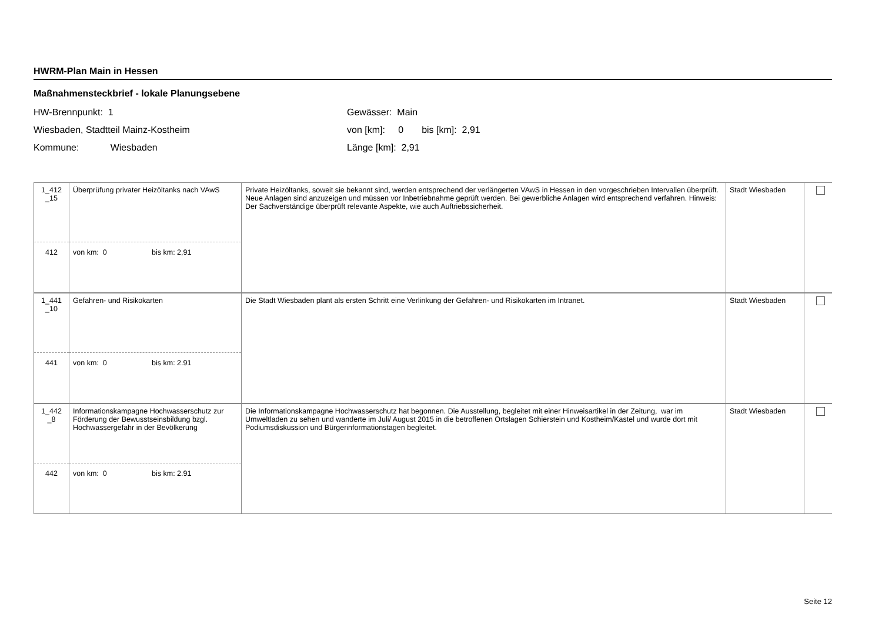HWRM-Plan Main in Hessen
Maßnahmensteckbrief - lokale Planungsebene
HW-Brennpunkt: 1
Wiesbaden, Stadtteil Mainz-Kostheim
Kommune: Wiesbaden
Gewässer: Main
von [km]: 0 bis [km]: 2,91
Länge [km]: 2,91
| 1_412 _15 | Überprüfung privater Heizöltanks nach VAwS | Private Heizöltanks, soweit sie bekannt sind, werden entsprechend der verlängerten VAwS in Hessen in den vorgeschrieben Intervallen überprüft. Neue Anlagen sind anzuzeigen und müssen vor Inbetriebnahme geprüft werden. Bei gewerbliche Anlagen wird entsprechend verfahren. Hinweis: Der Sachverständige überprüft relevante Aspekte, wie auch Auftriebssicherheit. | Stadt Wiesbaden | |
| 412 | von km: 0 bis km: 2,91 | | | |
| 1_441 _10 | Gefahren- und Risikokarten | Die Stadt Wiesbaden plant als ersten Schritt eine Verlinkung der Gefahren- und Risikokarten im Intranet. | Stadt Wiesbaden | |
| 441 | von km: 0 bis km: 2.91 | | | |
| 1_442 _8 | Informationskampagne Hochwasserschutz zur Förderung der Bewusstseinsbildung bzgl. Hochwassergefahr in der Bevölkerung | Die Informationskampagne Hochwasserschutz hat begonnen. Die Ausstellung, begleitet mit einer Hinweisartikel in der Zeitung, war im Umweltladen zu sehen und wanderte im Juli/ August 2015 in die betroffenen Ortslagen Schierstein und Kostheim/Kastel und wurde dort mit Podiumsdiskussion und Bürgerinformationstagen begleitet. | Stadt Wiesbaden | |
| 442 | von km: 0 bis km: 2.91 | | | |
Seite 12